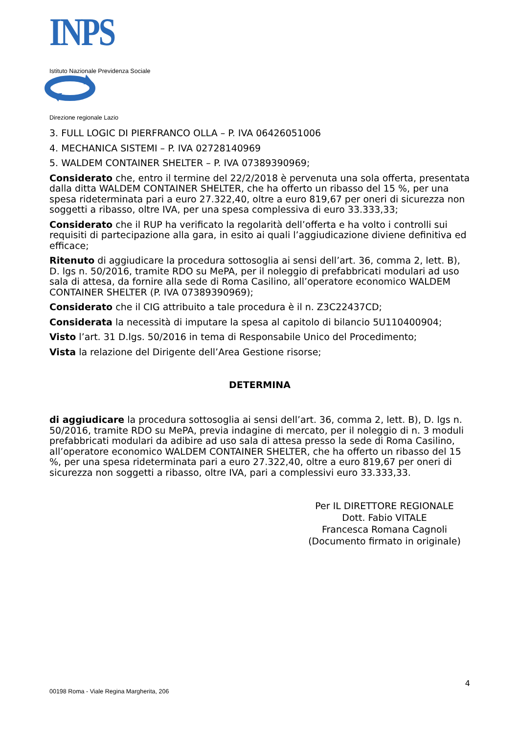INPS
Istituto Nazionale Previdenza Sociale
Direzione regionale Lazio
3. FULL LOGIC DI PIERFRANCO OLLA – P. IVA 06426051006
4. MECHANICA SISTEMI – P. IVA 02728140969
5. WALDEM CONTAINER SHELTER – P. IVA 07389390969;
Considerato che, entro il termine del 22/2/2018 è pervenuta una sola offerta, presentata dalla ditta WALDEM CONTAINER SHELTER, che ha offerto un ribasso del 15 %, per una spesa rideterminata pari a euro 27.322,40, oltre a euro 819,67 per oneri di sicurezza non soggetti a ribasso, oltre IVA, per una spesa complessiva di euro 33.333,33;
Considerato che il RUP ha verificato la regolarità dell’offerta e ha volto i controlli sui requisiti di partecipazione alla gara, in esito ai quali l’aggiudicazione diviene definitiva ed efficace;
Ritenuto di aggiudicare la procedura sottosoglia ai sensi dell’art. 36, comma 2, lett. B), D. lgs n. 50/2016, tramite RDO su MePA, per il noleggio di prefabbricati modulari ad uso sala di attesa, da fornire alla sede di Roma Casilino, all’operatore economico WALDEM CONTAINER SHELTER (P. IVA 07389390969);
Considerato che il CIG attribuito a tale procedura è il n. Z3C22437CD;
Considerata la necessità di imputare la spesa al capitolo di bilancio 5U110400904;
Visto l’art. 31 D.lgs. 50/2016 in tema di Responsabile Unico del Procedimento;
Vista la relazione del Dirigente dell’Area Gestione risorse;
DETERMINA
di aggiudicare la procedura sottosoglia ai sensi dell’art. 36, comma 2, lett. B), D. lgs n. 50/2016, tramite RDO su MePA, previa indagine di mercato, per il noleggio di n. 3 moduli prefabbricati modulari da adibire ad uso sala di attesa presso la sede di Roma Casilino, all’operatore economico WALDEM CONTAINER SHELTER, che ha offerto un ribasso del 15 %, per una spesa rideterminata pari a euro 27.322,40, oltre a euro 819,67 per oneri di sicurezza non soggetti a ribasso, oltre IVA, pari a complessivi euro 33.333,33.
Per IL DIRETTORE REGIONALE
Dott. Fabio VITALE
Francesca Romana Cagnoli
(Documento firmato in originale)
4
00198 Roma - Viale Regina Margherita, 206